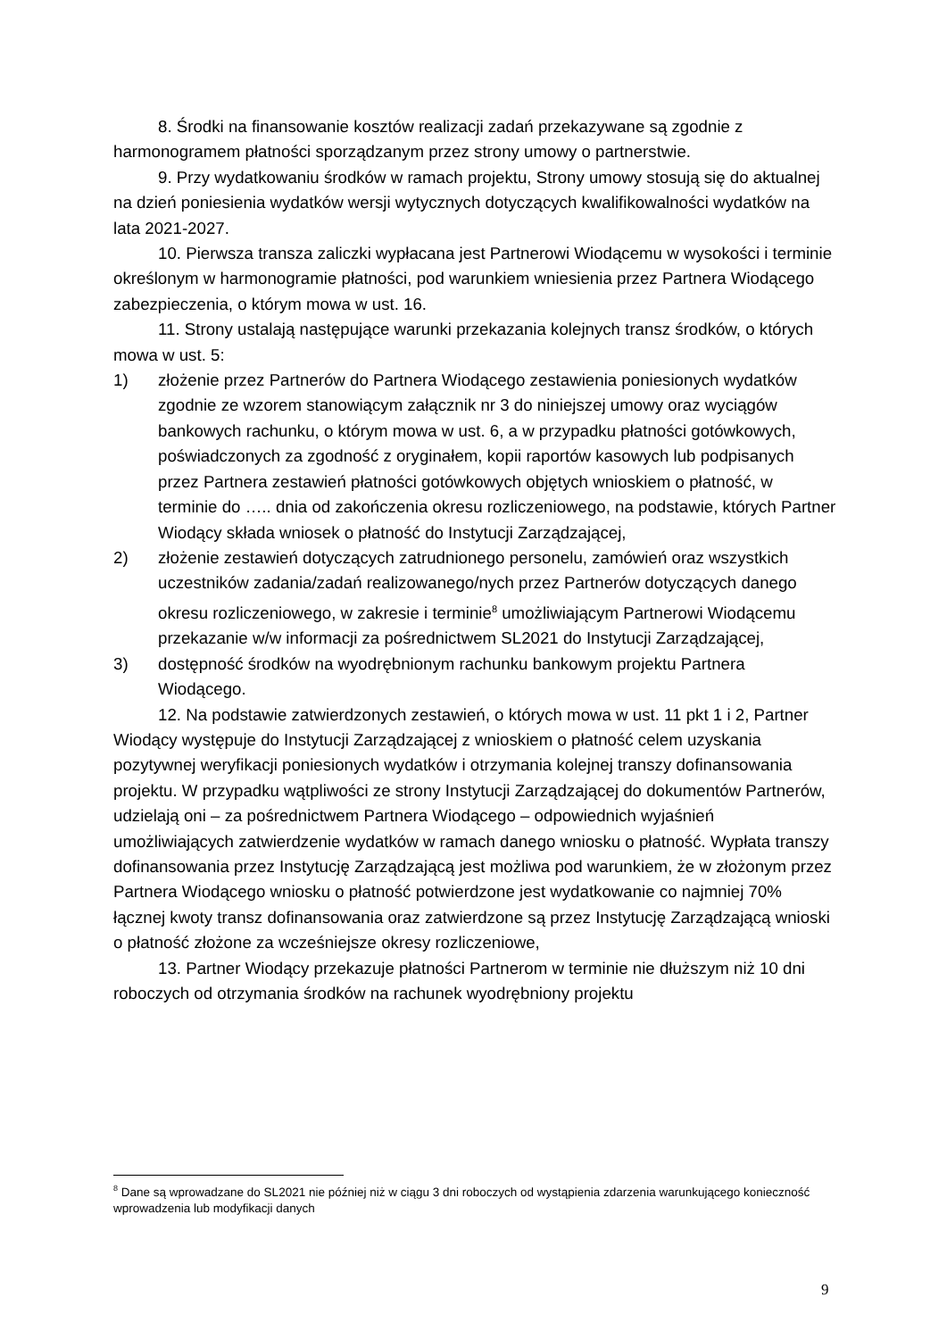8. Środki na finansowanie kosztów realizacji zadań przekazywane są zgodnie z harmonogramem płatności sporządzanym przez strony umowy o partnerstwie.
9. Przy wydatkowaniu środków w ramach projektu, Strony umowy stosują się do aktualnej na dzień poniesienia wydatków wersji wytycznych dotyczących kwalifikowalności wydatków na lata 2021-2027.
10. Pierwsza transza zaliczki wypłacana jest Partnerowi Wiodącemu w wysokości i terminie określonym w harmonogramie płatności, pod warunkiem wniesienia przez Partnera Wiodącego zabezpieczenia, o którym mowa w ust. 16.
11. Strony ustalają następujące warunki przekazania kolejnych transz środków, o których mowa w ust. 5:
1) złożenie przez Partnerów do Partnera Wiodącego zestawienia poniesionych wydatków zgodnie ze wzorem stanowiącym załącznik nr 3 do niniejszej umowy oraz wyciągów bankowych rachunku, o którym mowa w ust. 6, a w przypadku płatności gotówkowych, poświadczonych za zgodność z oryginałem, kopii raportów kasowych lub podpisanych przez Partnera zestawień płatności gotówkowych objętych wnioskiem o płatność, w terminie do ….. dnia od zakończenia okresu rozliczeniowego, na podstawie, których Partner Wiodący składa wniosek o płatność do Instytucji Zarządzającej,
2) złożenie zestawień dotyczących zatrudnionego personelu, zamówień oraz wszystkich uczestników zadania/zadań realizowanego/nych przez Partnerów dotyczących danego okresu rozliczeniowego, w zakresie i terminie<sup>8</sup> umożliwiającym Partnerowi Wiodącemu przekazanie w/w informacji za pośrednictwem SL2021 do Instytucji Zarządzającej,
3) dostępność środków na wyodrębnionym rachunku bankowym projektu Partnera Wiodącego.
12. Na podstawie zatwierdzonych zestawień, o których mowa w ust. 11 pkt 1 i 2, Partner Wiodący występuje do Instytucji Zarządzającej z wnioskiem o płatność celem uzyskania pozytywnej weryfikacji poniesionych wydatków i otrzymania kolejnej transzy dofinansowania projektu. W przypadku wątpliwości ze strony Instytucji Zarządzającej do dokumentów Partnerów, udzielają oni – za pośrednictwem Partnera Wiodącego – odpowiednich wyjaśnień umożliwiających zatwierdzenie wydatków w ramach danego wniosku o płatność. Wypłata transzy dofinansowania przez Instytucję Zarządzającą jest możliwa pod warunkiem, że w złożonym przez Partnera Wiodącego wniosku o płatność potwierdzone jest wydatkowanie co najmniej 70% łącznej kwoty transz dofinansowania oraz zatwierdzone są przez Instytucję Zarządzającą wnioski o płatność złożone za wcześniejsze okresy rozliczeniowe,
13. Partner Wiodący przekazuje płatności Partnerom w terminie nie dłuższym niż 10 dni roboczych od otrzymania środków na rachunek wyodrębniony projektu
<sup>8</sup> Dane są wprowadzane do SL2021 nie później niż w ciągu 3 dni roboczych od wystąpienia zdarzenia warunkującego konieczność wprowadzenia lub modyfikacji danych
9